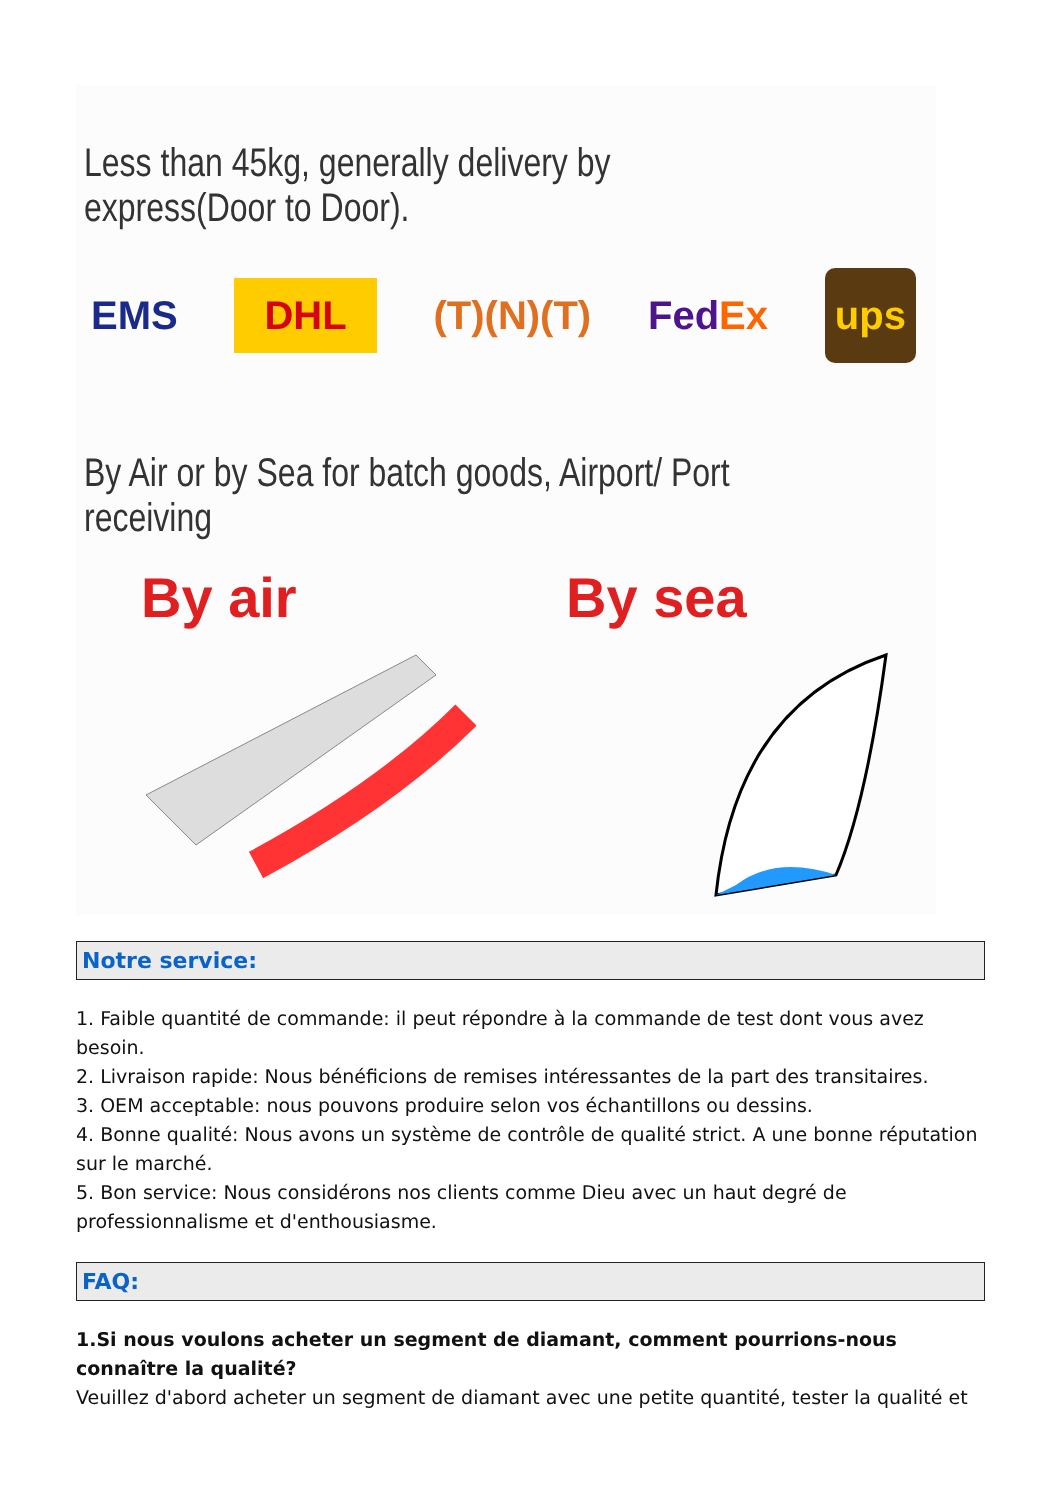Less than 45kg, generally delivery by express(Door to Door).
EMS DHL (T)(N)(T) FedEx ups
By Air or by Sea for batch goods, Airport/ Port receiving
By air By sea
Notre service:
1. Faible quantité de commande: il peut répondre à la commande de test dont vous avez besoin.
2. Livraison rapide: Nous bénéficions de remises intéressantes de la part des transitaires.
3. OEM acceptable: nous pouvons produire selon vos échantillons ou dessins.
4. Bonne qualité: Nous avons un système de contrôle de qualité strict. A une bonne réputation sur le marché.
5. Bon service: Nous considérons nos clients comme Dieu avec un haut degré de professionnalisme et d'enthousiasme.
FAQ:
1.Si nous voulons acheter un segment de diamant, comment pourrions-nous connaître la qualité?
Veuillez d'abord acheter un segment de diamant avec une petite quantité, tester la qualité et